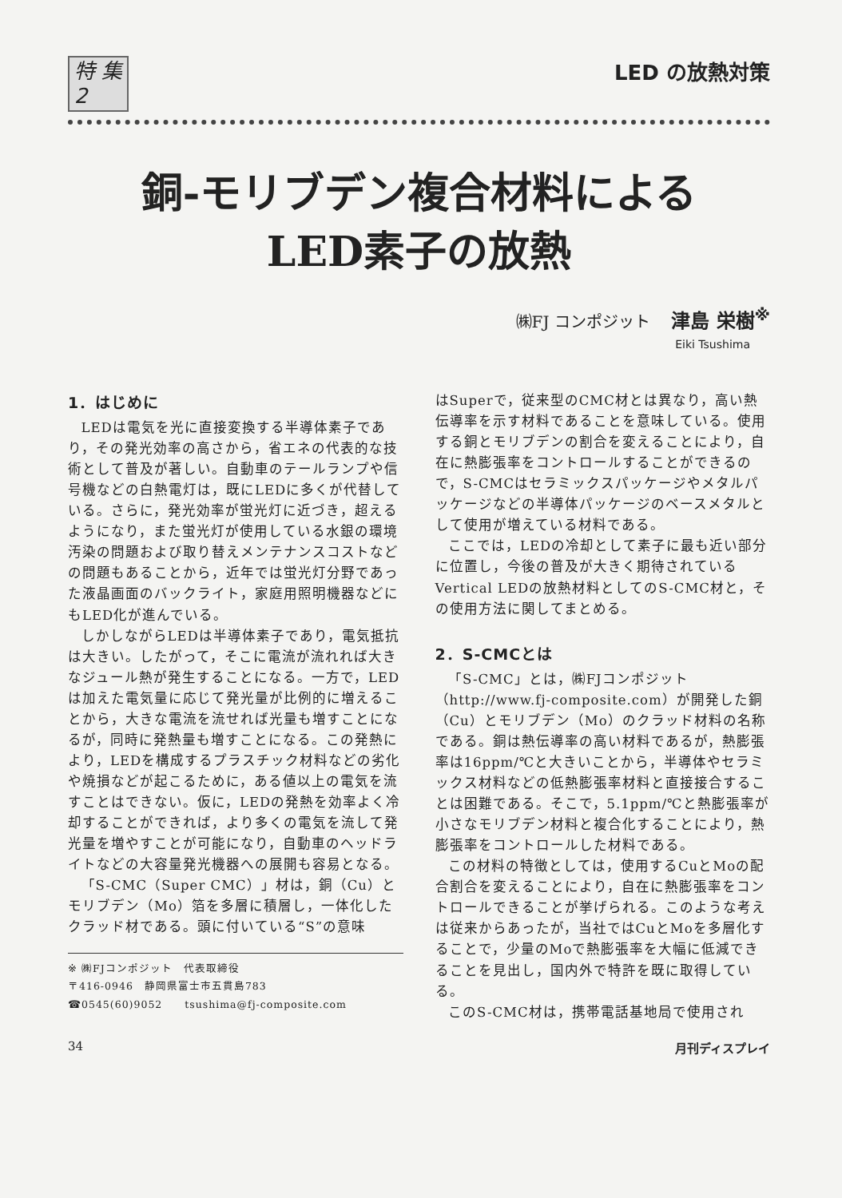特 集
2
LED の放熱対策
銅-モリブデン複合材料による
LED素子の放熱
㈱FJ コンポジット 津島 栄樹<sup>※</sup>
Eiki Tsushima
1．はじめに
LEDは電気を光に直接変換する半導体素子であり，その発光効率の高さから，省エネの代表的な技術として普及が著しい。自動車のテールランプや信号機などの白熱電灯は，既にLEDに多くが代替している。さらに，発光効率が蛍光灯に近づき，超えるようになり，また蛍光灯が使用している水銀の環境汚染の問題および取り替えメンテナンスコストなどの問題もあることから，近年では蛍光灯分野であった液晶画面のバックライト，家庭用照明機器などにもLED化が進んでいる。
しかしながらLEDは半導体素子であり，電気抵抗は大きい。したがって，そこに電流が流れれば大きなジュール熱が発生することになる。一方で，LEDは加えた電気量に応じて発光量が比例的に増えることから，大きな電流を流せれば光量も増すことになるが，同時に発熱量も増すことになる。この発熱により，LEDを構成するプラスチック材料などの劣化や焼損などが起こるために，ある値以上の電気を流すことはできない。仮に，LEDの発熱を効率よく冷却することができれば，より多くの電気を流して発光量を増やすことが可能になり，自動車のヘッドライトなどの大容量発光機器への展開も容易となる。
「S-CMC（Super CMC）」材は，銅（Cu）とモリブデン（Mo）箔を多層に積層し，一体化したクラッド材である。頭に付いている“S”の意味
※ ㈱FJコンポジット　代表取締役
〒416-0946　静岡県富士市五貫島783
☎0545(60)9052　　tsushima@fj-composite.com
はSuperで，従来型のCMC材とは異なり，高い熱伝導率を示す材料であることを意味している。使用する銅とモリブデンの割合を変えることにより，自在に熱膨張率をコントロールすることができるので，S-CMCはセラミックスパッケージやメタルパッケージなどの半導体パッケージのベースメタルとして使用が増えている材料である。
ここでは，LEDの冷却として素子に最も近い部分に位置し，今後の普及が大きく期待されているVertical LEDの放熱材料としてのS-CMC材と，その使用方法に関してまとめる。
2．S-CMCとは
「S-CMC」とは，㈱FJコンポジット（http://www.fj-composite.com）が開発した銅（Cu）とモリブデン（Mo）のクラッド材料の名称である。銅は熱伝導率の高い材料であるが，熱膨張率は16ppm/℃と大きいことから，半導体やセラミックス材料などの低熱膨張率材料と直接接合することは困難である。そこで，5.1ppm/℃と熱膨張率が小さなモリブデン材料と複合化することにより，熱膨張率をコントロールした材料である。
この材料の特徴としては，使用するCuとMoの配合割合を変えることにより，自在に熱膨張率をコントロールできることが挙げられる。このような考えは従来からあったが，当社ではCuとMoを多層化することで，少量のMoで熱膨張率を大幅に低減できることを見出し，国内外で特許を既に取得している。
このS-CMC材は，携帯電話基地局で使用され
34 月刊ディスプレイ